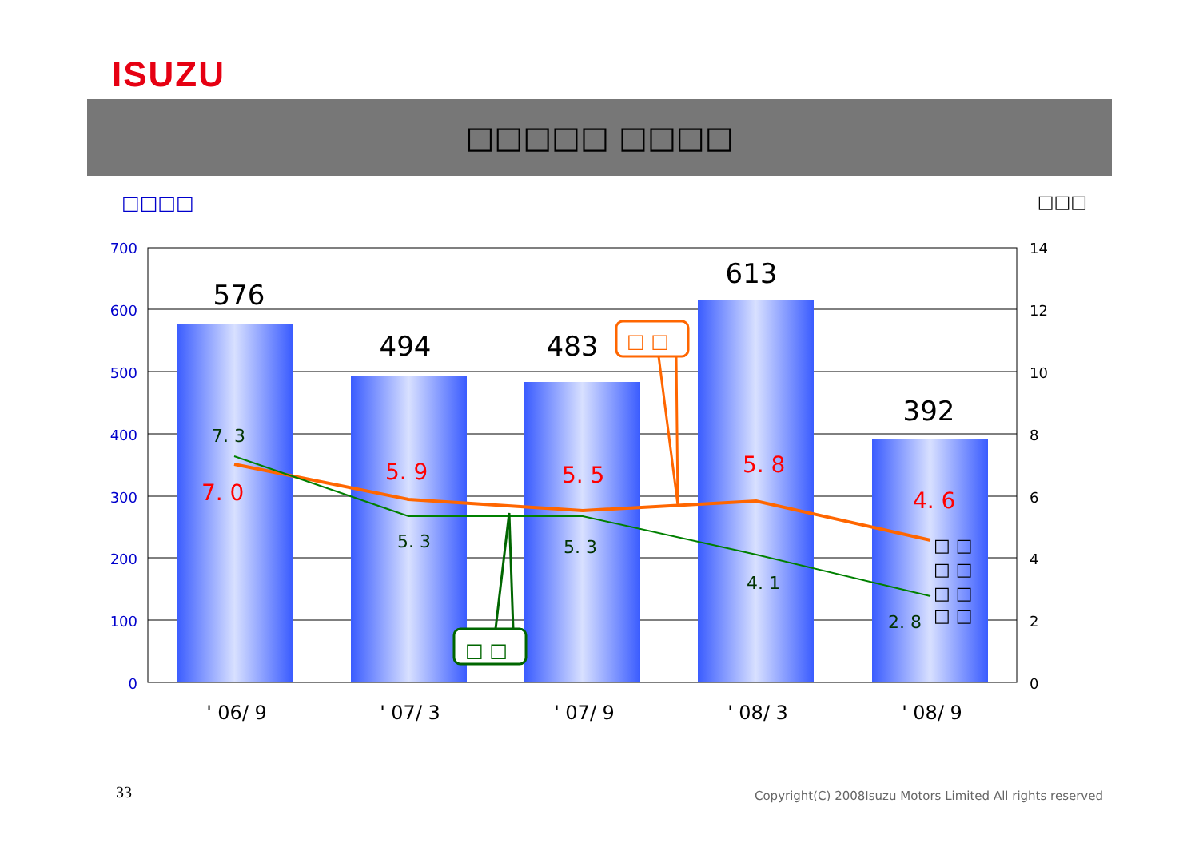ISUZU
□□□□□ □□□□
□□□□ □□□
700
600
500
400
300
200
100
0
14
12
10
8
6
4
2
0
576
494
483
613
392
7. 0
5. 9
5. 5
5. 8
4. 6
7. 3
5. 3
5. 3
4. 1
2. 8
□ □
□ □
□ □
□ □
□ □
□ □
' 06/ 9
' 07/ 3
' 07/ 9
' 08/ 3
' 08/ 9
33
Copyright(C) 2008Isuzu Motors Limited All rights reserved